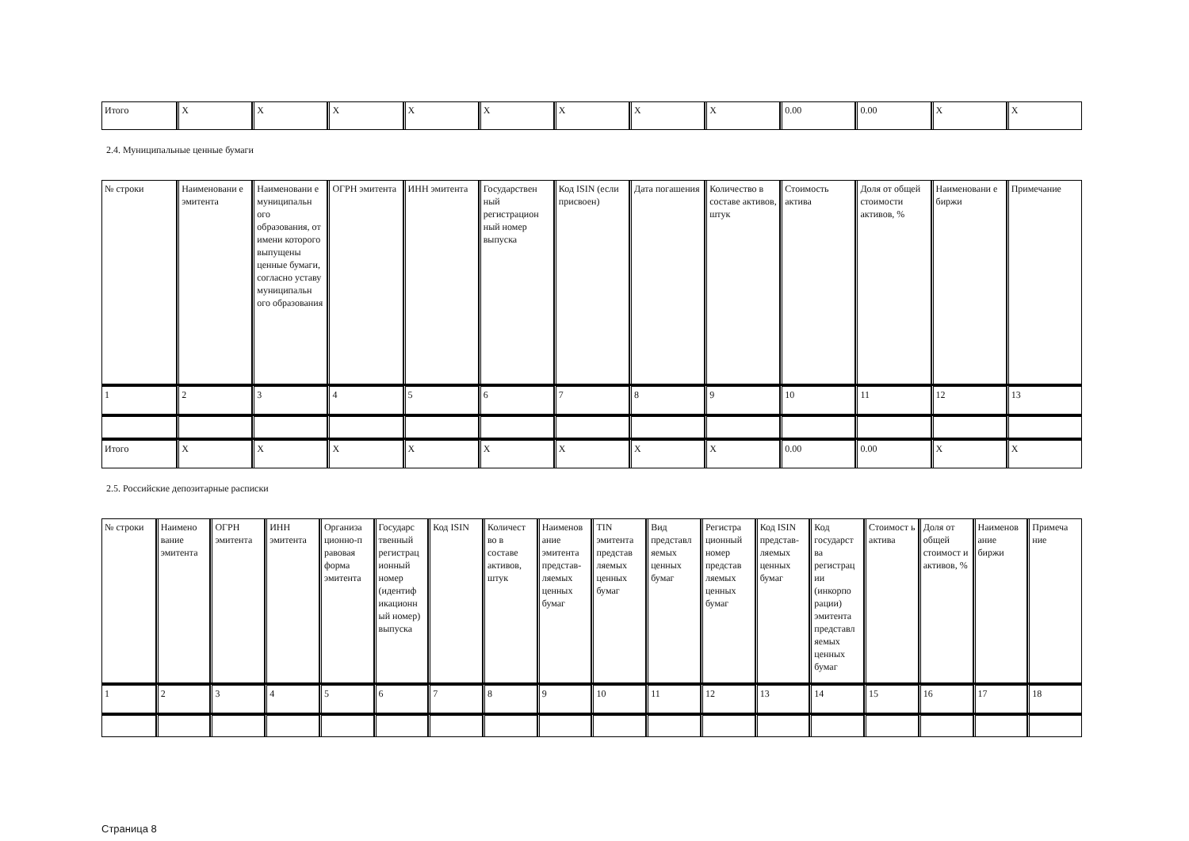| Итого | X | X | X | X | X | X | X | X | 0.00 | 0.00 | X | X |
2.4. Муниципальные ценные бумаги
| № строки | Наименовани е эмитента | Наименовани е муниципальн ого образования, от имени которого выпущены ценные бумаги, согласно уставу муниципальн ого образования | ОГРН эмитента | ИНН эмитента | Государствен ный регистрацион ный номер выпуска | Код ISIN (если присвоен) | Дата погашения | Количество в составе активов, штук | Стоимость актива | Доля от общей стоимости активов, % | Наименовани е биржи | Примечание |
| 1 | 2 | 3 | 4 | 5 | 6 | 7 | 8 | 9 | 10 | 11 | 12 | 13 |
| Итого | X | X | X | X | X | X | X | X | 0.00 | 0.00 | X | X |
2.5. Российские депозитарные расписки
| № строки | Наимено вание эмитента | ОГРН эмитента | ИНН эмитента | Организа ционно-п равовая форма эмитента | Государс твенный регистрац ионный номер (идентиф икационн ый номер) выпуска | Код ISIN | Количест во в составе активов, штук | Наименов ание эмитента представ- ляемых ценных бумаг | TIN эмитента представ ляемых ценных бумаг | Вид представл яемых ценных бумаг | Регистра ционный номер представ ляемых ценных бумаг | Код ISIN представ- ляемых ценных бумаг | Код государст ва регистрац ии (инкорпо рации) эмитента представл яемых ценных бумаг | Стоимост ь актива | Доля от общей стоимост и активов, % | Наименов ание биржи | Примеча ние |
| 1 | 2 | 3 | 4 | 5 | 6 | 7 | 8 | 9 | 10 | 11 | 12 | 13 | 14 | 15 | 16 | 17 | 18 |
Страница 8